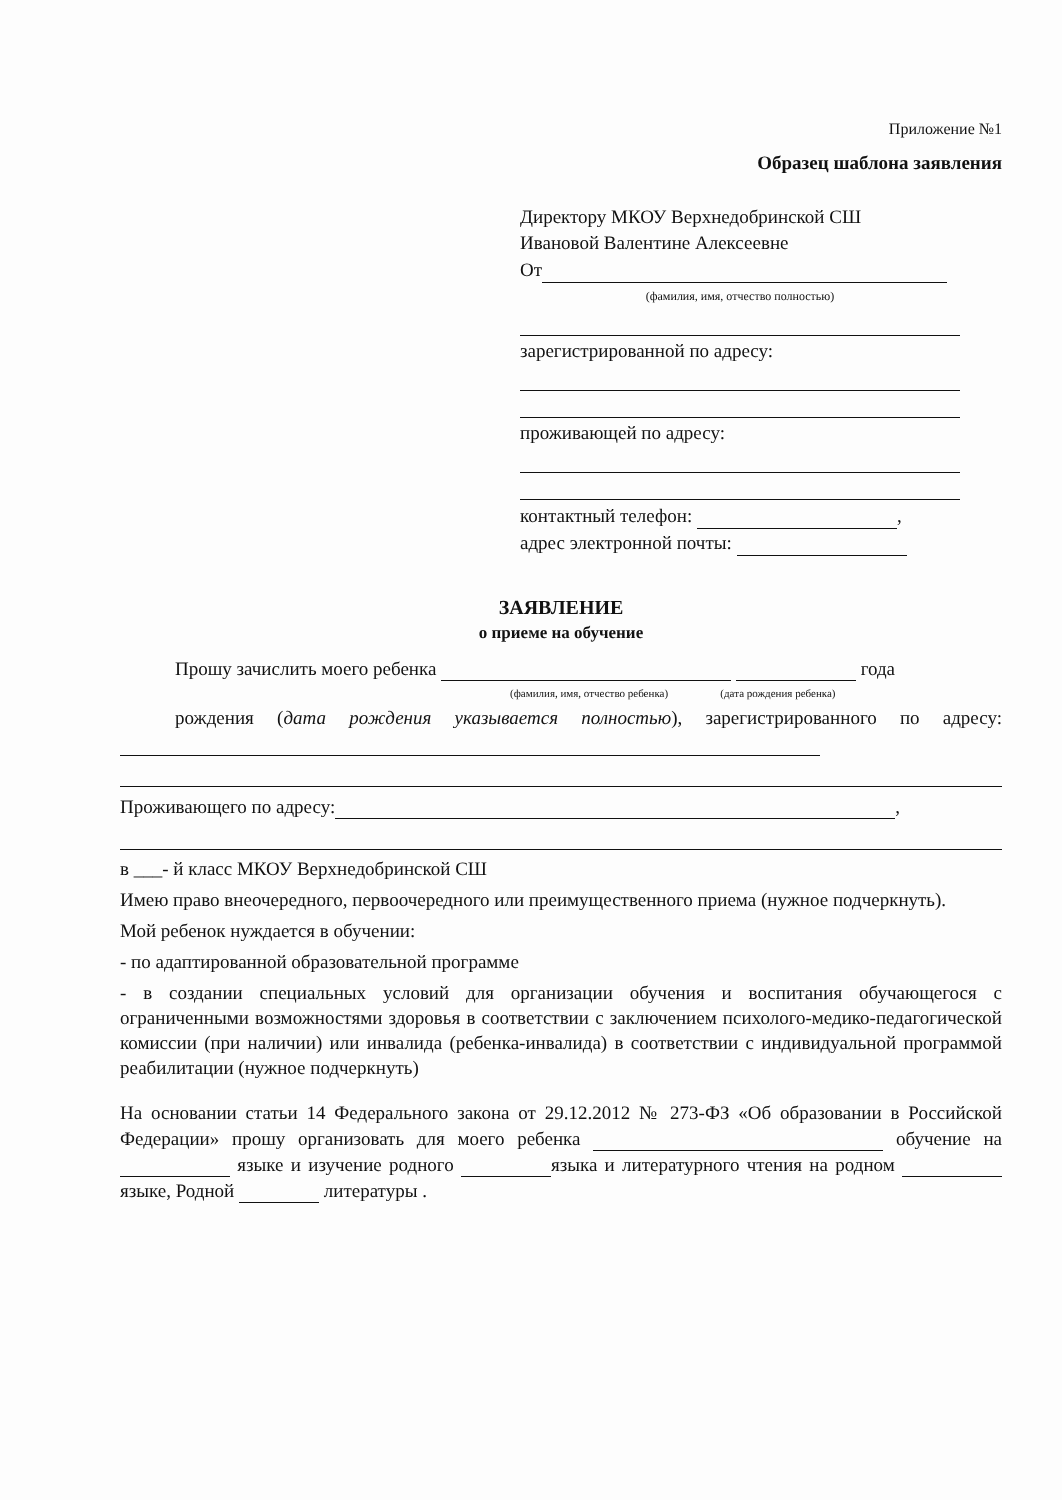Приложение №1
Образец шаблона заявления
Директору МКОУ Верхнедобринской СШ
Ивановой Валентине Алексеевне
От
(фамилия, имя, отчество полностью)
зарегистрированной по адресу:
проживающей по адресу:
контактный телефон: ,
адрес электронной почты:
ЗАЯВЛЕНИЕ
о приеме на обучение
Прошу зачислить моего ребенка года
(фамилия, имя, отчество ребенка) (дата рождения ребенка)
рождения (дата рождения указывается полностью), зарегистрированного по адресу:
Проживающего по адресу: ,
в ___- й класс МКОУ Верхнедобринской СШ
Имею право внеочередного, первоочередного или преимущественного приема (нужное подчеркнуть).
Мой ребенок нуждается в обучении:
- по адаптированной образовательной программе
- в создании специальных условий для организации обучения и воспитания обучающегося с ограниченными возможностями здоровья в соответствии с заключением психолого-медико-педагогической комиссии (при наличии) или инвалида (ребенка-инвалида) в соответствии с индивидуальной программой реабилитации (нужное подчеркнуть)
На основании статьи 14 Федерального закона от 29.12.2012 № 273-ФЗ «Об образовании в Российской Федерации» прошу организовать для моего ребенка обучение на языке и изучение родного языка и литературного чтения на родном языке, Родной литературы .